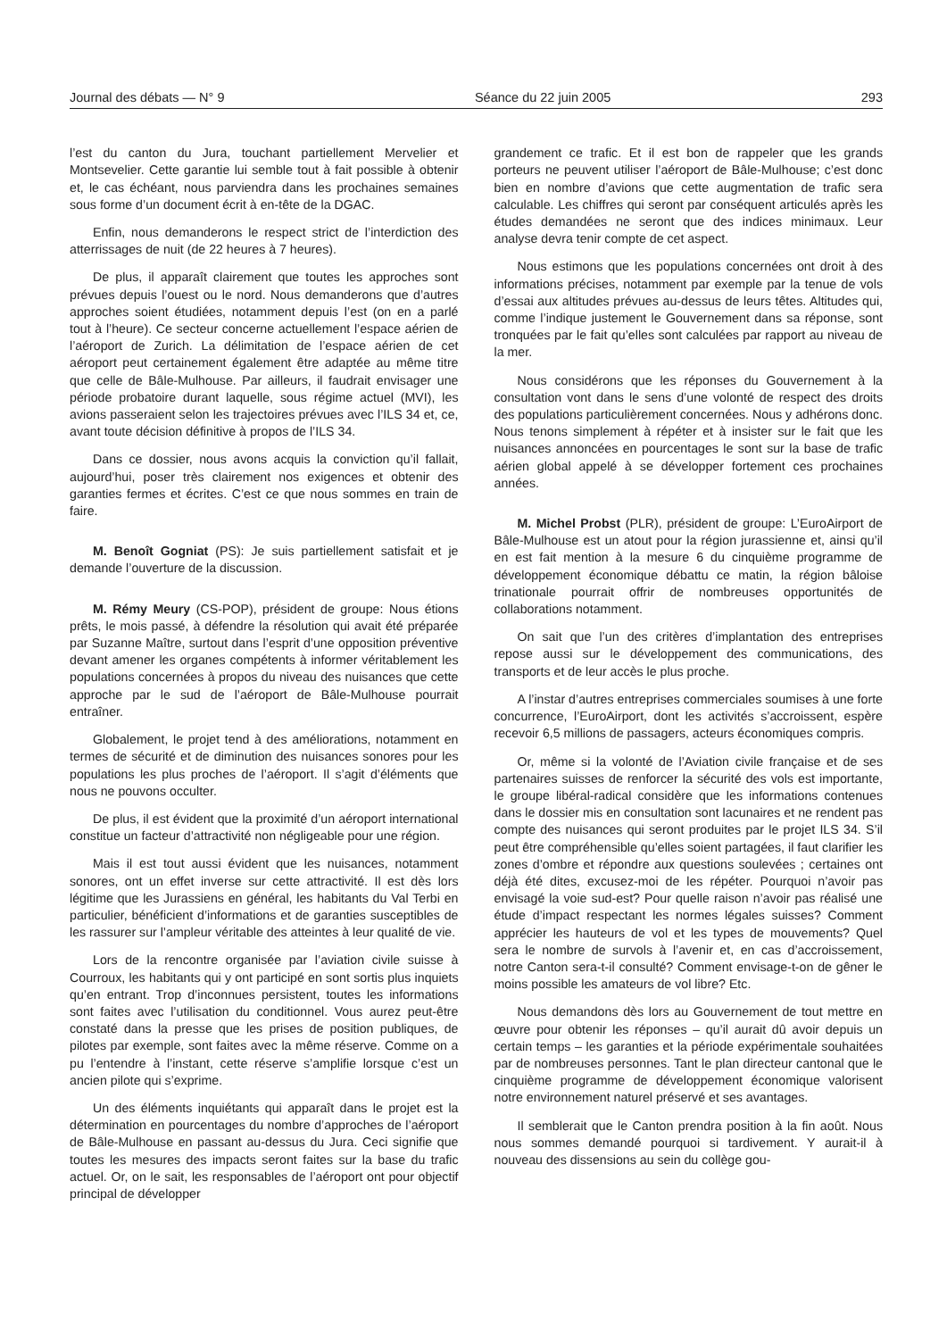Journal des débats — N° 9 Séance du 22 juin 2005 293
l’est du canton du Jura, touchant partiellement Mervelier et Montsevelier. Cette garantie lui semble tout à fait possible à obtenir et, le cas échéant, nous parviendra dans les prochaines semaines sous forme d’un document écrit à en-tête de la DGAC.
Enfin, nous demanderons le respect strict de l’interdiction des atterrissages de nuit (de 22 heures à 7 heures).
De plus, il apparaît clairement que toutes les approches sont prévues depuis l’ouest ou le nord. Nous demanderons que d’autres approches soient étudiées, notamment depuis l’est (on en a parlé tout à l’heure). Ce secteur concerne actuellement l’espace aérien de l’aéroport de Zurich. La délimitation de l’espace aérien de cet aéroport peut certainement également être adaptée au même titre que celle de Bâle-Mulhouse. Par ailleurs, il faudrait envisager une période probatoire durant laquelle, sous régime actuel (MVI), les avions passeraient selon les trajectoires prévues avec l’ILS 34 et, ce, avant toute décision définitive à propos de l’ILS 34.
Dans ce dossier, nous avons acquis la conviction qu’il fallait, aujourd’hui, poser très clairement nos exigences et obtenir des garanties fermes et écrites. C’est ce que nous sommes en train de faire.
M. Benoît Gogniat (PS): Je suis partiellement satisfait et je demande l’ouverture de la discussion.
M. Rémy Meury (CS-POP), président de groupe: Nous étions prêts, le mois passé, à défendre la résolution qui avait été préparée par Suzanne Maître, surtout dans l’esprit d’une opposition préventive devant amener les organes compétents à informer véritablement les populations concernées à propos du niveau des nuisances que cette approche par le sud de l’aéroport de Bâle-Mulhouse pourrait entraîner.
Globalement, le projet tend à des améliorations, notamment en termes de sécurité et de diminution des nuisances sonores pour les populations les plus proches de l’aéroport. Il s’agit d’éléments que nous ne pouvons occulter.
De plus, il est évident que la proximité d’un aéroport international constitue un facteur d’attractivité non négligeable pour une région.
Mais il est tout aussi évident que les nuisances, notamment sonores, ont un effet inverse sur cette attractivité. Il est dès lors légitime que les Jurassiens en général, les habitants du Val Terbi en particulier, bénéficient d’informations et de garanties susceptibles de les rassurer sur l’ampleur véritable des atteintes à leur qualité de vie.
Lors de la rencontre organisée par l’aviation civile suisse à Courroux, les habitants qui y ont participé en sont sortis plus inquiets qu’en entrant. Trop d’inconnues persistent, toutes les informations sont faites avec l’utilisation du conditionnel. Vous aurez peut-être constaté dans la presse que les prises de position publiques, de pilotes par exemple, sont faites avec la même réserve. Comme on a pu l’entendre à l’instant, cette réserve s’amplifie lorsque c’est un ancien pilote qui s’exprime.
Un des éléments inquiétants qui apparaît dans le projet est la détermination en pourcentages du nombre d’approches de l’aéroport de Bâle-Mulhouse en passant au-dessus du Jura. Ceci signifie que toutes les mesures des impacts seront faites sur la base du trafic actuel. Or, on le sait, les responsables de l’aéroport ont pour objectif principal de développer
grandement ce trafic. Et il est bon de rappeler que les grands porteurs ne peuvent utiliser l’aéroport de Bâle-Mulhouse; c’est donc bien en nombre d’avions que cette augmentation de trafic sera calculable. Les chiffres qui seront par conséquent articulés après les études demandées ne seront que des indices minimaux. Leur analyse devra tenir compte de cet aspect.
Nous estimons que les populations concernées ont droit à des informations précises, notamment par exemple par la tenue de vols d’essai aux altitudes prévues au-dessus de leurs têtes. Altitudes qui, comme l’indique justement le Gouvernement dans sa réponse, sont tronquées par le fait qu’elles sont calculées par rapport au niveau de la mer.
Nous considérons que les réponses du Gouvernement à la consultation vont dans le sens d’une volonté de respect des droits des populations particulièrement concernées. Nous y adhérons donc. Nous tenons simplement à répéter et à insister sur le fait que les nuisances annoncées en pourcentages le sont sur la base de trafic aérien global appelé à se développer fortement ces prochaines années.
M. Michel Probst (PLR), président de groupe: L’EuroAirport de Bâle-Mulhouse est un atout pour la région jurassienne et, ainsi qu’il en est fait mention à la mesure 6 du cinquième programme de développement économique débattu ce matin, la région bâloise trinationale pourrait offrir de nombreuses opportunités de collaborations notamment.
On sait que l’un des critères d’implantation des entreprises repose aussi sur le développement des communications, des transports et de leur accès le plus proche.
A l’instar d’autres entreprises commerciales soumises à une forte concurrence, l’EuroAirport, dont les activités s’accroissent, espère recevoir 6,5 millions de passagers, acteurs économiques compris.
Or, même si la volonté de l’Aviation civile française et de ses partenaires suisses de renforcer la sécurité des vols est importante, le groupe libéral-radical considère que les informations contenues dans le dossier mis en consultation sont lacunaires et ne rendent pas compte des nuisances qui seront produites par le projet ILS 34. S’il peut être compréhensible qu’elles soient partagées, il faut clarifier les zones d’ombre et répondre aux questions soulevées ; certaines ont déjà été dites, excusez-moi de les répéter. Pourquoi n’avoir pas envisagé la voie sud-est? Pour quelle raison n’avoir pas réalisé une étude d’impact respectant les normes légales suisses? Comment apprécier les hauteurs de vol et les types de mouvements? Quel sera le nombre de survols à l’avenir et, en cas d’accroissement, notre Canton sera-t-il consulté? Comment envisage-t-on de gêner le moins possible les amateurs de vol libre? Etc.
Nous demandons dès lors au Gouvernement de tout mettre en œuvre pour obtenir les réponses – qu’il aurait dû avoir depuis un certain temps – les garanties et la période expérimentale souhaitées par de nombreuses personnes. Tant le plan directeur cantonal que le cinquième programme de développement économique valorisent notre environnement naturel préservé et ses avantages.
Il semblerait que le Canton prendra position à la fin août. Nous nous sommes demandé pourquoi si tardivement. Y aurait-il à nouveau des dissensions au sein du collège gou-